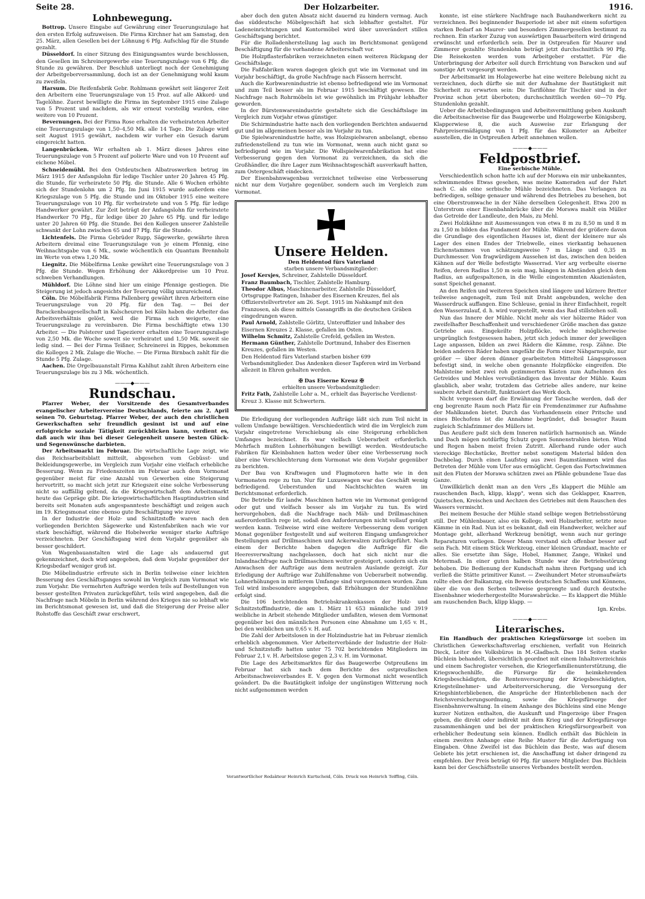Seite 28. Der Holzarbeiter. 1916.
Lohnbewegung.
Bottrop. Unsere Eingabe auf Gewährung einer Teuerungszulage hat den ersten Erfolg aufzuweisen. Die Firma Kirchner hat am Samstag, den 25. März, allen Gesellen bei der Löhnung 6 Pfg. Aufschlag für die Stunde gezahlt.
Düsseldorf. In einer Sitzung des Einigungsamtes wurde beschlossen, den Gesellen im Schreinergewerbe eine Teuerungszulage von 6 Pfg. die Stunde zu gewähren. Der Beschluß unterliegt noch der Genehmigung der Arbeitgeberversammlung, doch ist an der Genehmigung wohl kaum zu zweifeln.
Harsum. Die Reifenfabrik Gebr. Rohlmann gewährt seit längerer Zeit den Arbeitern eine Teuerungszulage von 15 Proz. auf alle Akkord- und Tagelöhne. Zuerst bewilligte die Firma im September 1915 eine Zulage von 5 Prozent und nachdem, als wir erneut vorstellig wurden, eine weitere von 10 Prozent.
Bevernungen. Bei der Firma Rose erhalten die verheirateten Arbeiter eine Teuerungszulage von 1,50–4,50 Mk. alle 14 Tage. Die Zulage wird seit August 1915 gewährt, nachdem wir vorher ein Gesuch darum eingereicht hatten.
Langenbrücken. Wir erhalten ab 1. März dieses Jahres eine Teuerungszulage von 5 Prozent auf polierte Ware und von 10 Prozent auf eichene Möbel.
Schneidemühl. Bei den Ostdeutschen Albatroswerken betrug im März 1915 der Anfangslohn für ledige Tischler unter 20 Jahren 45 Pfg. die Stunde, für verheiratete 50 Pfg. die Stunde. Alle 6 Wochen erhöhte sich der Stundenlohn um 2 Pfg. Im Juni 1915 wurde außerdem eine Kriegszulage von 5 Pfg. die Stunde und im Oktober 1915 eine weitere Teuerungszulage von 10 Pfg. für verheiratete und von 5 Pfg. für ledige Handwerker gewährt. Zur Zeit beträgt der Anfangslohn für verheiratete Handwerker 70 Pfg., für ledige über 20 Jahre 65 Pfg. und für ledige unter 20 Jahren 60 Pfg. die Stunde. Bei den Kollegen unserer Zahlstelle schwankt der Lohn zwischen 65 und 87 Pfg. für die Stunde.
Lichtenfels. Die Firma Gebrüder Rupp, Sägewerke, gewährte ihren Arbeitern dreimal eine Teuerungszulage von je einem Pfennig, eine Weihnachtsgabe von 6 Mk., sowie wöchentlich ein Quantum Brennholz im Werte von etwa 1,20 Mk.
Liegnitz. Die Möbelfirma Lenke gewährt eine Teuerungszulage von 3 Pfg. die Stunde. Wegen Erhöhung der Akkordpreise um 10 Proz. schweben Verhandlungen.
Mühldorf. Die Löhne sind hier um einige Pfennige gestiegen. Die Steigerung ist jedoch angesichts der Teuerung völlig unzureichend.
Cöln. Die Möbelfabrik Firma Pallenberg gewährt ihren Arbeitern eine Teuerungszulage von 20 Pfg. für den Tag. — Bei der Barackenbaugesellschaft in Kalscheuren bei Köln haben die Arbeiter das Arbeitsverhältnis gelöst, weil die Firma sich weigerte, eine Teuerungszulage zu vereinbaren. Die Firma beschäftigte etwa 130 Arbeiter. — Die Polsterer und Tapezierer erhalten eine Teuerungszulage von 2,50 Mk. die Woche soweit sie verheiratet und 1,50 Mk. soweit sie ledig sind. — Bei der Firma Teißner, Schreinerei in Rippes, bekommen die Kollegen 2 Mk. Zulage die Woche. — Die Firma Birnbach zahlt für die Stunde 5 Pfg. Zulage.
Aachen. Die Orgelbauanstalt Firma Kahlhut zahlt ihren Arbeitern eine Teuerungszulage bis zu 3 Mk. wöchentlich.
———◆———
Rundschau.
Pfarrer Weber, der Vorsitzende des Gesamtverbandes evangelischer Arbeitervereine Deutschlands, feierte am 2. April seinen 70. Geburtstag. Pfarrer Weber, der auch den christlichen Gewerkschaften sehr freundlich gesinnt ist und auf eine erfolgreiche soziale Tätigkeit zurückblicken kann, verdient es, daß auch wir ihm bei dieser Gelegenheit unsere besten Glück- und Segenswünsche darbieten.
Der Arbeitsmarkt im Februar. Die wirtschaftliche Lage zeigt, wie das Reichsarbeitsblatt mitteilt, abgesehen vom Gebüsst- und Bekleidungsgewerbe, im Vergleich zum Vorjahr eine vielfach erhebliche Besserung. Wenn zu Friedenszeiten im Februar auch dem Vormonat gegenüber meist für eine Anzahl von Gewerben eine Steigerung hervortritt, so macht sich jetzt zur Kriegszeit eine solche Verbesserung nicht so auffällig geltend, da die Kriegswirtschaft dem Arbeitsmarkt heute das Gepräge gibt. Die kriegswirtschaftlichen Hauptindustrien sind bereits seit Monaten aufs angespannteste beschäftigt und zeigen auch im 19. Kriegsmonat eine ebenso gute Beschäftigung wie zuvor.
In der Industrie der Holz- und Schnitzstoffe waren nach den vorliegenden Berichten Sägewerke und Kistenfabriken nach wie vor stark beschäftigt, während die Hobelwerke weniger starke Aufträge verzeichneten. Der Geschäftsgang wird dem Vorjahr gegenüber als besser geschildert.
Von Wagenbauanstalten wird die Lage als andauernd gut gekennzeichnet, doch wird angegeben, daß dem Vorjahr gegenüber der Kriegsbedarf weniger groß ist.
Die Möbelindustrie erfreute sich in Berlin teilweise einer leichten Besserung des Geschäftsganges sowohl im Vergleich zum Vormonat wie zum Vorjahr. Die vermehrten Aufträge werden teils auf Bestellungen von besser gestellten Privaten zurückgeführt, teils wird angegeben, daß die Nachfrage nach Möbeln in Berlin während des Krieges nie so lebhaft wie im Berichtsmonat gewesen ist, und daß die Steigerung der Preise aller Rohstoffe das Geschäft zwar erschwert,
aber doch den guten Absatz nicht dauernd zu hindern vermag. Auch das süddeutsche Möbelgeschäft hat sich lebhafter gestaltet. Für Ladeneinrichtungen und Kontormöbel wird über unverändert stillen Geschäftsgang berichtet.
Für die Rolladenherstellung lag auch im Berichtsmonat genügend Beschäftigung für die vorhandene Arbeiterschaft vor.
Die Holzpflasterfabriken verzeichneten einen weiteren Rückgang der Geschäftslage.
Die Faßfabriken waren dagegen gleich gut wie im Vormonat und im Vorjahr beschäftigt, da große Nachfrage nach Fässern herrscht.
Auch die Korbwarenindustrie ist ebenso befriedigend wie im Vormonat und zum Teil besser als im Februar 1915 beschäftigt gewesen. Die Nachfrage nach Rohrmöbeln ist wie gewöhnlich im Frühjahr lebhafter geworden.
In der Bürstenwarenindustrie gestaltete sich die Geschäftslage im Vergleich zum Vorjahr etwas günstiger.
Die Schirmindustrie hatte nach den vorliegenden Berichten andauernd gut und im allgemeinen besser als im Vorjahr zu tun.
Die Spielwarenindustrie hatte, was Holzspielwaren anbelangt, ebenso zufriedenstellend zu tun wie im Vormonat, wenn auch nicht ganz so befriedigend wie im Vorjahr. Die Wollspielwarenfabrikation hat eine Verbesserung gegen den Vormonat zu verzeichnen, da sich die Großhändler, die ihre Lager zum Weihnachtsgeschäft ausverkauft hatten, zum Ostergeschäft eindecken.
Der Eisenbahnwagenbau verzeichnet teilweise eine Verbesserung nicht nur dem Vorjahre gegenüber, sondern auch im Vergleich zum Vormonat.
Unsere Helden.
Den Heldentod fürs Vaterland
starben unsere Verbandsmitglieder:
Josef Kersjes, Schreiner, Zahlstelle Düsseldorf.
Franz Baumbach, Tischler, Zahlstelle Hamburg.
Theodor Albus, Maschinenarbeiter, Zahlstelle Düsseldorf, Ortsgruppe Ratingen, Inhaber des Eisernen Kreuzes, fiel als Offizierstellvertreter am 26. Sept. 1915 im Nahkampf mit den Franzosen, als diese mittels Gasangriffs in die deutschen Gräben eingedrungen waren.
Paul Arnold, Zahlstelle Görlitz, Unteroffizier und Inhaber des Eisernen Kreuzes 2. Klasse, gefallen im Osten.
Wilhelm Schmitz, Zahlstelle Crefeld, gefallen im Westen.
Hermann Günther, Zahlstelle Dortmund, Inhaber des Eisernen Kreuzes, gefallen im Westen.
Den Heldentod fürs Vaterland starben bisher 699 Verbandsmitglieder. Das Andenken dieser Tapferen wird im Verband allezeit in Ehren gehalten werden.
✠ Das Eiserne Kreuz ✠
erhielten unsere Verbandsmitglieder:
Fritz Fath, Zahlstelle Lohr a. M., erhielt das Bayerische Verdienst-Kreuz 3. Klasse mit Schwertern.
Die Erledigung der vorliegenden Aufträge läßt sich zum Teil nicht in vollem Umfange bewältigen. Verschiedentlich wird die im Vergleich zum Vorjahr eingetretene Verschiebung als eine Steigerung erheblichen Umfanges bezeichnet. Es war vielfach Ueberarbeit erforderlich. Mehrfach mußten Lohnerhöhungen bewilligt werden. Westdeutsche Fabriken für Kleinbahnen hatten weder über eine Verbesserung noch über eine Verschlechterung dem Vormonat wie dem Vorjahr gegenüber zu berichten.
Der Bau von Kraftwagen und Flugmotoren hatte wie in den Vormonaten rege zu tun. Nur für Luxuswagen war das Geschäft wenig befriedigend. Ueberstunden und Nachtschichten waren im Berichtsmonat erforderlich.
Die Betriebe für landw. Maschinen hatten wie im Vormonat genügend oder gut und vielfach besser als im Vorjahr zu tun. Es wird hervorgehoben, daß die Nachfrage nach Mäh- und Drillmaschinen außerordentlich rege ist, sodaß den Anforderungen nicht vollauf genügt werden kann. Teilweise wird eine weitere Verbesserung dem vorigen Monat gegenüber festgestellt und auf weiteren Eingang umfangreicher Bestellungen auf Drillmaschinen und Ackerwalzen zurückgeführt. Nach einem der Berichte haben dagegen die Aufträge für die Heeresverwaltung nachgelassen, doch hat sich nicht nur die Inlandnachfrage nach Drillmaschinen weiter gesteigert, sondern sich ein Anwachsen der Aufträge aus dem neutralen Auslande gezeigt. Zur Erledigung der Aufträge war Zuhilfenahme von Ueberarbeit notwendig. Lohnerhöhungen in mittlerem Umfange sind vorgenommen worden. Zum Teil wird insbesondere angegeben, daß Erhöhungen der Stundenlöhne erfolgt sind.
Die 106 berichtenden Betriebskrankenkassen der Holz- und Schnitzstoffindustrie, die am 1. März 11 653 männliche und 3919 weibliche in Arbeit stehende Mitglieder umfaßten, wiesen dem Vormonat gegenüber bei den männlichen Personen eine Abnahme um 1,65 v. H., bei den weiblichen um 0,65 v. H. auf.
Die Zahl der Arbeitslosen in der Holzindustrie hat im Februar ziemlich erheblich abgenommen. Vier Arbeiterverbände der Industrie der Holz- und Schnitzstoffe hatten unter 75 702 berichtenden Mitgliedern im Februar 2,1 v. H. Arbeitslose gegen 2,3 v. H. im Vormonat.
Die Lage des Arbeitsmarktes für das Baugewerbe Ostpreußens im Februar hat sich nach dem Berichte des ostpreußischen Arbeitsnachweisverbandes E. V. gegen den Vormonat nicht wesentlich geändert. Da die Bautätigkeit infolge der ungünstigen Witterung noch nicht aufgenommen werden
konnte, ist eine stärkere Nachfrage nach Bauhandwerkern nicht zu verzeichnen. Bei beginnender Bauperiode ist aber mit einem sofortigen starken Bedarf an Maurer- und besonders Zimmergesellen bestimmt zu rechnen. Ein starker Zuzug von auswärtigen Bauarbeitern wird dringend erwünscht und erforderlich sein. Der in Ostpreußen für Maurer und Zimmerer gezahlte Stundenlohn beträgt jetzt durchschnittlich 90 Pfg. Die Reisekosten werden vom Arbeitgeber erstattet. Für die Unterbringung der Arbeiter soll durch Errichtung von Baracken und auf sonstige Art vorgesorgt werden.
Der Arbeitsmarkt im Holzgewerbe hat eine weitere Belebung nicht zu verzeichnen, doch dürfte sie mit der Aufnahme der Bautätigkeit mit Sicherheit zu erwarten sein: Die Tariflöhne für Tischler sind in der Provinz schon jetzt überboten; durchschnittlich werden 60—70 Pfg. Stundenlohn gezahlt.
Ueber die Arbeitsbedingungen und Arbeitsvermittlung geben Auskunft die Arbeitsnachweise für das Baugewerbe und Holzgewerbe Königsberg, Klapperwiese 8, die auch Ausweise zur Erlangung der Fahrpreisermäßigung von 1 Pfg. für das Kilometer an Arbeiter ausstellen, die in Ostpreußen Arbeit annehmen wollen.
———◆———
Feldpostbrief.
Eine serbische Mühle.
Verschiedentlich schon hatte ich auf der Morawa ein mir unbekanntes, schwimmendes Etwas gesehen, was meine Kameraden auf der Fahrt nach C. als eine serbische Mühle bezeichneten. Das Verlangen zu befriedigen, selbige genauer und während des Betriebes zu besehen, bot eine Oberstromwache in der Nähe derselben Gelegenheit. Etwa 200 m Unterstrom einer Eisenbahnbrücke über die Morawa mahlt ein Müller das Getreide der Landleute, den Mais, zu Mehl.
Zwei Holzkähne mit Ausmessungen von etwa 8 m zu 8,50 m und 8 m zu 1,50 m bilden das Fundament der Mühle. Während der größere davon die Grundlage des eigentlichen Hauses ist, dient der kleinere nur als Lager des einen Endes der Triebwelle, eines vierkantig behauenen Eichenstammes von schätzungsweise 7 m Länge und 0,35 m Durchmesser. Von fragwürdigem Aussehen ist das, zwischen den beiden Kähnen auf der Welle befestigte Wasserrad. Vier arg verbeulte eiserne Reifen, deren Radius 1,50 m sein mag, hängen in Abständen gleich dem Radius, an aufgespaltenen, in die Welle eingestemmten Akazienästen, sonst Speichel genannt.
An den Reifen und weiteren Speichen sind längere und kürzere Bretter teilweise angenagelt, zum Teil mit Draht angebunden, welche den Wasserdruck auffangen. Eine Schleuse, genial in ihrer Einfachheit, regelt den Wasserzulauf, d. h. wird vorgestellt, wenn das Rad stillstehen soll.
Nun das Innere der Mühle. Nicht mehr als vier hölzerne Räder von zweifelhafter Beschaffenheit und verschiedener Größe machen das ganze Getriebe aus. Eingekeilte Holzpflöcke, welche möglicherweise ursprünglich festgesessen haben, jetzt sich jedoch immer der jeweiligen Lage anpassen, bilden an zwei Rädern die Kämme, resp. Zähne. Die beiden anderen Räder haben ungefähr die Form einer Nähgarnspule, nur größer — über deren dünner gearbeiteten Mittelteil Längssprossen befestigt sind, in welche oben genannte Holzpflöcke eingreifen. Die Mahlsteine nebst zwei roh gezimmerten Kästen zum Aufnehmen des Getreides und Mehles vervollständigen das Inventar der Mühle. Kaum glaublich, aber wahr, trotzdem das Getriebe alles andere, nur keine saubere Arbeit darstellt, funktioniert das Werk doch.
Nicht vergessen darf die Erwähnung der Tatsache werden, daß der eng begrenzte Raum noch Platz für ein Fremdenzimmer zur Aufnahme der Mahlkunden bietet. Durch das Vorhandensein einer Pritsche und eines Blechofens ist die Annahme begründet, daß besagter Raum zugleich Schlafzimmer des Müllers ist.
Das Aeußere paßt sich dem Inneren natürlich harmonisch an. Wände und Dach mögen notdürftig Schutz gegen Sonnenstrahlen bieten. Wind und Regen haben meist freien Zutritt. Allerhand runde oder auch viereckige Blechstücke, Bretter nebst sonstigem Material bilden den Dachbelag. Durch einen Laufsteg aus zwei Baumstämmen wird das Betreten der Mühle vom Ufer aus ermöglicht. Gegen das Fortschwimmen mit den Fluten der Morawa schützen zwei an Pfähle gebundene Taue das Ganze.
Unwillkürlich denkt man an den Vers „Es klappert die Mühle am rauschenden Bach, klipp, klapp", wenn sich das Geklapper, Knarren, Quietschen, Kreischen und Aechzen des Getriebes mit dem Rauschen des Wassers vermischt.
Bei meinem Besuche der Mühle stand selbige wegen Betriebsstörung still. Der Mühlenbauer, also ein Kollege, weil Holzarbeiter, setzte neue Kämme in ein Rad. Nun ist es bekannt, daß ein Handwerker, welcher auf Montage geht, allerhand Werkzeug benötigt, wenn auch nur geringe Reparaturen vorliegen. Dieser Mann verstand sich offenbar besser auf sein Fach. Mit einem Stück Werkzeug, einer kleinen Grundaxt, machte er alles. Sie ersetzte ihm Säge, Hobel, Hammer, Zange, Winkel und Metermaß. In einer guten halben Stunde war die Betriebsstörung behoben. Die Bedienung der Kundschaft nahm ihren Fortgang und ich verließ die Stätte primitiver Kunst. — Zweihundert Meter stromaufwärts rollte eben der Balkanzug, ein Beweis deutschen Schaffens und Könnens, über die von den Serben teilweise gesprengte und durch deutsche Eisenbahner wiederhergestellte Morawabrücke. — Es klappert die Mühle am rauschenden Bach, klipp klapp. —
Ign. Krebs.
———◆———
Literarisches.
Ein Handbuch der praktischen Kriegsfürsorge ist soeben im Christlichen Gewerkschaftsverlag erschienen, verfaßt von Heinrich Dieck, Leiter des Volksbüros in M.-Gladbach. Das 184 Seiten starke Büchlein behandelt, übersichtlich geordnet mit einem Inhaltsverzeichnis und einem Sachregister versehen, die Kriegerfamilienunterstützung, die Kriegswochenhilfe, die Fürsorge für die heimkehrenden Kriegsbeschädigten, die Rentenversorgung der Kriegsbeschädigten, Kriegsteilnehmer- und Arbeiterversicherung, die Versorgung der Kriegshinterbliebenen, die Ansprüche der Hinterbliebenen nach der Reichsversicherungsordnung, sowie die Kriegsfürsorge der Eisenbahnverwaltung. In einem Anhange des Büchleins sind eine Menge kurzer Notizen enthalten, die Auskunft und Fingerzeige über Fragen geben, die direkt oder indirekt mit dem Krieg und der Kriegsfürsorge zusammenhängen und bei der praktischen Kriegsfürsorgearbeit von erheblicher Bedeutung sein können. Endlich enthält das Büchlein in einem zweiten Anhange eine Reihe Muster für die Anfertigung von Eingaben. Ohne Zweifel ist das Büchlein das Beste, was auf diesem Gebiete bis jetzt erschienen ist, die Anschaffung ist daher dringend zu empfehlen. Der Preis beträgt 60 Pfg. für unsere Mitglieder. Das Büchlein kann bei der Geschäftsstelle unseres Verbandes bestellt werden.
Verantwortlicher Redakteur Heinrich Kurtscheid, Cöln. Druck von Heinrich Teiffing, Cöln.